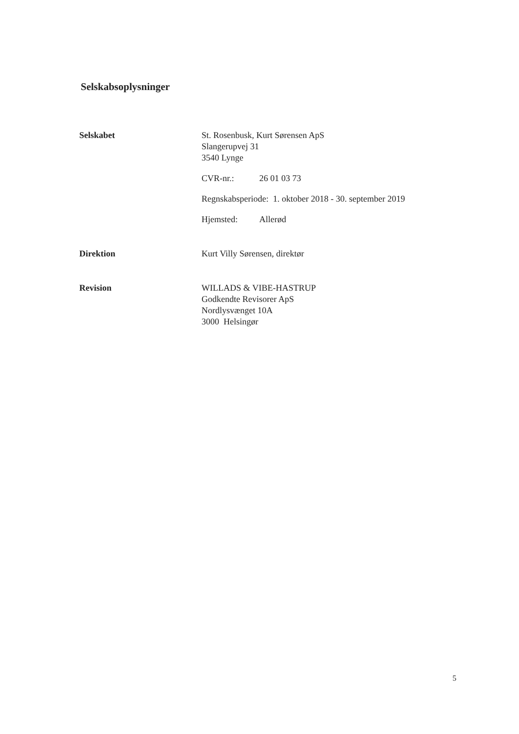Selskabsoplysninger
Selskabet St. Rosenbusk, Kurt Sørensen ApS
Slangerupvej 31
3540 Lynge
CVR-nr.: 26 01 03 73
Regnskabsperiode: 1. oktober 2018 - 30. september 2019
Hjemsted: Allerød
Direktion Kurt Villy Sørensen, direktør
Revision WILLADS & VIBE-HASTRUP
Godkendte Revisorer ApS
Nordlysvænget 10A
3000 Helsingør
5